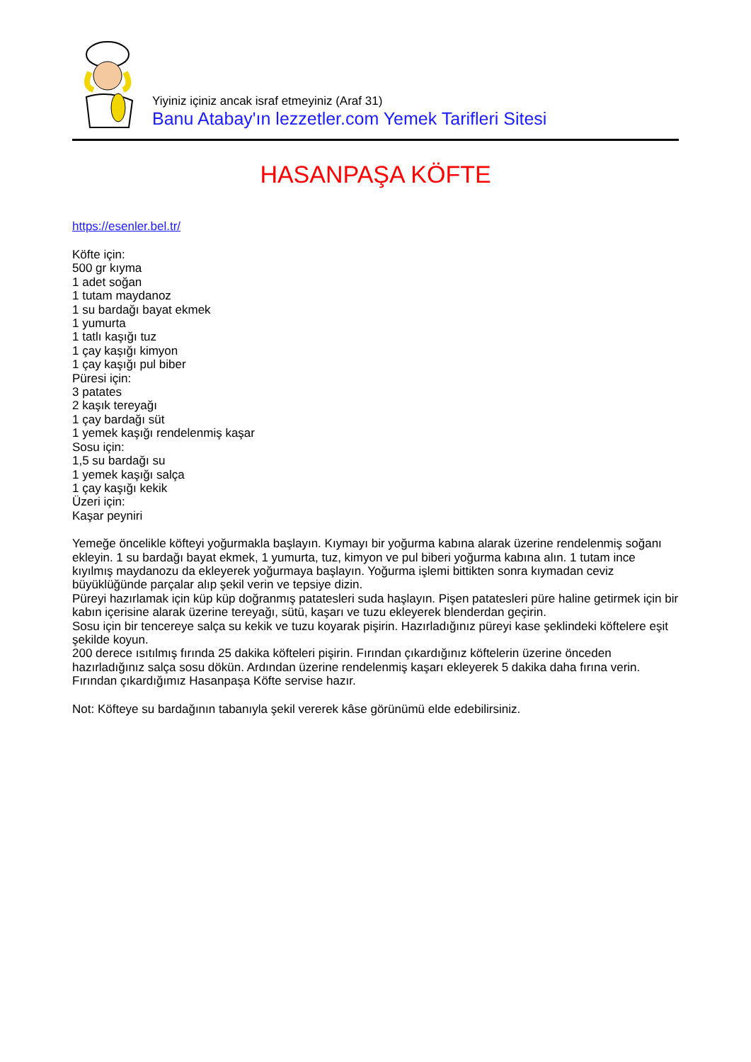Yiyiniz içiniz ancak israf etmeyiniz (Araf 31)
Banu Atabay'ın lezzetler.com Yemek Tarifleri Sitesi
HASANPAŞA KÖFTE
https://esenler.bel.tr/
Köfte için:
500 gr kıyma
1 adet soğan
1 tutam maydanoz
1 su bardağı bayat ekmek
1 yumurta
1 tatlı kaşığı tuz
1 çay kaşığı kimyon
1 çay kaşığı pul biber
Püresi için:
3 patates
2 kaşık tereyağı
1 çay bardağı süt
1 yemek kaşığı rendelenmiş kaşar
Sosu için:
1,5 su bardağı su
1 yemek kaşığı salça
1 çay kaşığı kekik
Üzeri için:
Kaşar peyniri
Yemeğe öncelikle köfteyi yoğurmakla başlayın. Kıymayı bir yoğurma kabına alarak üzerine rendelenmiş soğanı ekleyin. 1 su bardağı bayat ekmek, 1 yumurta, tuz, kimyon ve pul biberi yoğurma kabına alın. 1 tutam ince kıyılmış maydanozu da ekleyerek yoğurmaya başlayın. Yoğurma işlemi bittikten sonra kıymadan ceviz büyüklüğünde parçalar alıp şekil verin ve tepsiye dizin.
Püreyi hazırlamak için küp küp doğranmış patatesleri suda haşlayın. Pişen patatesleri püre haline getirmek için bir kabın içerisine alarak üzerine tereyağı, sütü, kaşarı ve tuzu ekleyerek blenderdan geçirin.
Sosu için bir tencereye salça su kekik ve tuzu koyarak pişirin. Hazırladığınız püreyi kase şeklindeki köftelere eşit şekilde koyun.
200 derece ısıtılmış fırında 25 dakika köfteleri pişirin. Fırından çıkardığınız köftelerin üzerine önceden hazırladığınız salça sosu dökün. Ardından üzerine rendelenmiş kaşarı ekleyerek 5 dakika daha fırına verin. Fırından çıkardığımız Hasanpaşa Köfte servise hazır.
Not: Köfteye su bardağının tabanıyla şekil vererek kâse görünümü elde edebilirsiniz.